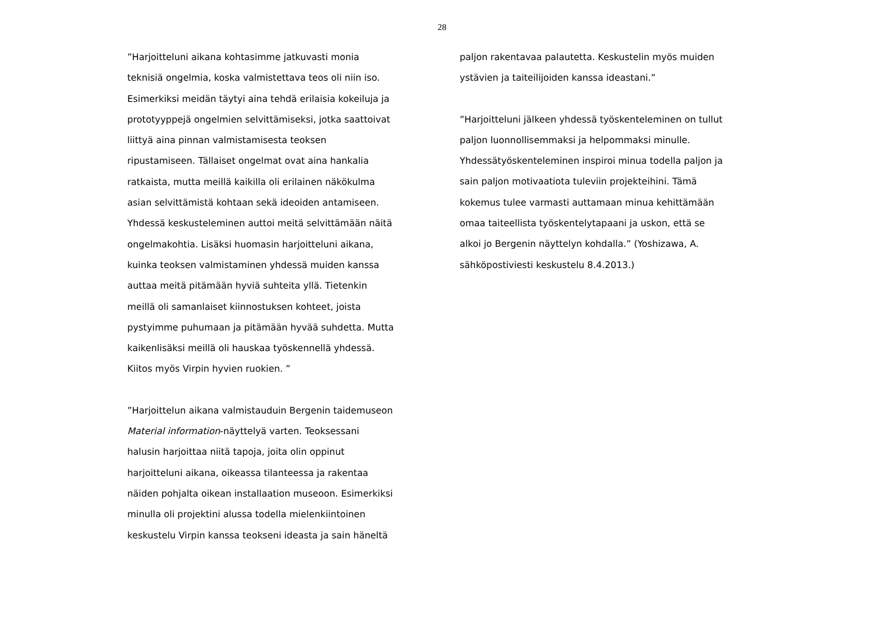28
”Harjoitteluni aikana kohtasimme jatkuvasti monia
teknisiä ongelmia, koska valmistettava teos oli niin iso.
Esimerkiksi meidän täytyi aina tehdä erilaisia kokeiluja ja
prototyyppejä ongelmien selvittämiseksi, jotka saattoivat
liittyä aina pinnan valmistamisesta teoksen
ripustamiseen. Tällaiset ongelmat ovat aina hankalia
ratkaista, mutta meillä kaikilla oli erilainen näkökulma
asian selvittämistä kohtaan sekä ideoiden antamiseen.
Yhdessä keskusteleminen auttoi meitä selvittämään näitä
ongelmakohtia. Lisäksi huomasin harjoitteluni aikana,
kuinka teoksen valmistaminen yhdessä muiden kanssa
auttaa meitä pitämään hyviä suhteita yllä. Tietenkin
meillä oli samanlaiset kiinnostuksen kohteet, joista
pystyimme puhumaan ja pitämään hyvää suhdetta. Mutta
kaikenlisäksi meillä oli hauskaa työskennellä yhdessä.
Kiitos myös Virpin hyvien ruokien. ”
”Harjoittelun aikana valmistauduin Bergenin taidemuseon
Material information-näyttelyä varten. Teoksessani
halusin harjoittaa niitä tapoja, joita olin oppinut
harjoitteluni aikana, oikeassa tilanteessa ja rakentaa
näiden pohjalta oikean installaation museoon. Esimerkiksi
minulla oli projektini alussa todella mielenkiintoinen
keskustelu Virpin kanssa teokseni ideasta ja sain häneltä
paljon rakentavaa palautetta. Keskustelin myös muiden
ystävien ja taiteilijoiden kanssa ideastani.”
”Harjoitteluni jälkeen yhdessä työskenteleminen on tullut
paljon luonnollisemmaksi ja helpommaksi minulle.
Yhdessätyöskenteleminen inspiroi minua todella paljon ja
sain paljon motivaatiota tuleviin projekteihini. Tämä
kokemus tulee varmasti auttamaan minua kehittämään
omaa taiteellista työskentelytapaani ja uskon, että se
alkoi jo Bergenin näyttelyn kohdalla.” (Yoshizawa, A.
sähköpostiviesti keskustelu 8.4.2013.)